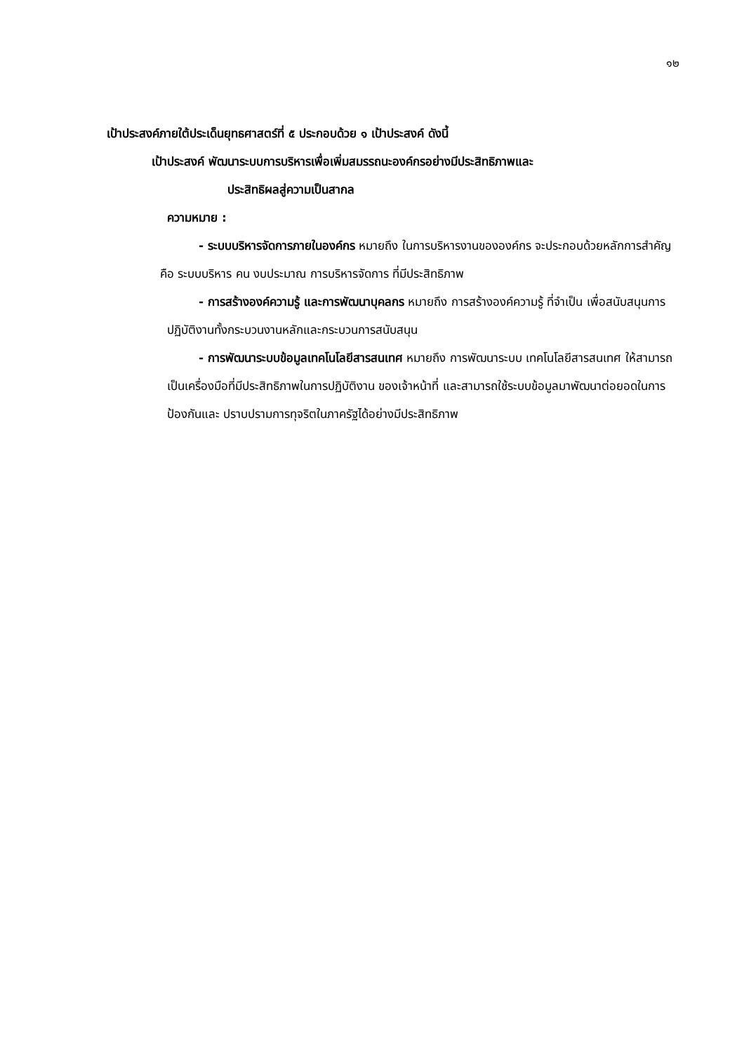๑๒
เป้าประสงค์ภายใต้ประเด็นยุทธศาสตร์ที่ ๕ ประกอบด้วย ๑ เป้าประสงค์ ดังนี้
เป้าประสงค์ พัฒนาระบบการบริหารเพื่อเพิ่มสมรรถนะองค์กรอย่างมีประสิทธิภาพและ
ประสิทธิผลสู่ความเป็นสากล
ความหมาย :
- ระบบบริหารจัดการภายในองค์กร หมายถึง ในการบริหารงานขององค์กร จะประกอบด้วยหลักการสำคัญ คือ ระบบบริหาร คน งบประมาณ การบริหารจัดการ ที่มีประสิทธิภาพ
- การสร้างองค์ความรู้ และการพัฒนาบุคลกร หมายถึง การสร้างองค์ความรู้ ที่จำเป็น เพื่อสนับสนุนการปฏิบัติงานทั้งกระบวนงานหลักและกระบวนการสนับสนุน
- การพัฒนาระบบข้อมูลเทคโนโลยีสารสนเทศ หมายถึง การพัฒนาระบบ เทคโนโลยีสารสนเทศ ให้สามารถเป็นเครื่องมือที่มีประสิทธิภาพในการปฏิบัติงาน ของเจ้าหน้าที่ และสามารถใช้ระบบข้อมูลมาพัฒนาต่อยอดในการป้องกันและ ปราบปรามการทุจริตในภาครัฐได้อย่างมีประสิทธิภาพ